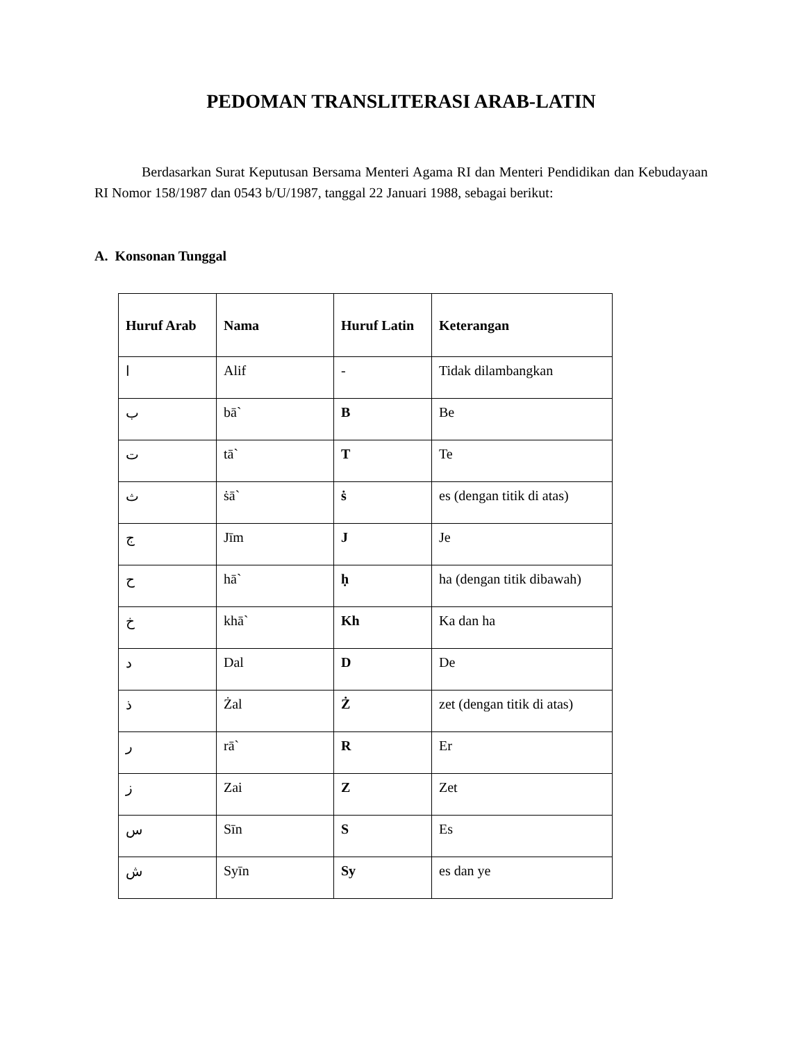PEDOMAN TRANSLITERASI ARAB-LATIN
Berdasarkan Surat Keputusan Bersama Menteri Agama RI dan Menteri Pendidikan dan Kebudayaan RI Nomor 158/1987 dan 0543 b/U/1987, tanggal 22 Januari 1988, sebagai berikut:
A. Konsonan Tunggal
| Huruf Arab | Nama | Huruf Latin | Keterangan |
| --- | --- | --- | --- |
| ا | Alif | - | Tidak dilambangkan |
| ب | bā` | B | Be |
| ت | tā` | T | Te |
| ث | ṡā` | ṡ | es (dengan titik di atas) |
| ج | Jīm | J | Je |
| ح | hā` | ḥ | ha (dengan titik dibawah) |
| خ | khā` | Kh | Ka dan ha |
| د | Dal | D | De |
| ذ | Żal | Ż | zet (dengan titik di atas) |
| ر | rā` | R | Er |
| ز | Zai | Z | Zet |
| س | Sīn | S | Es |
| ش | Syīn | Sy | es dan ye |